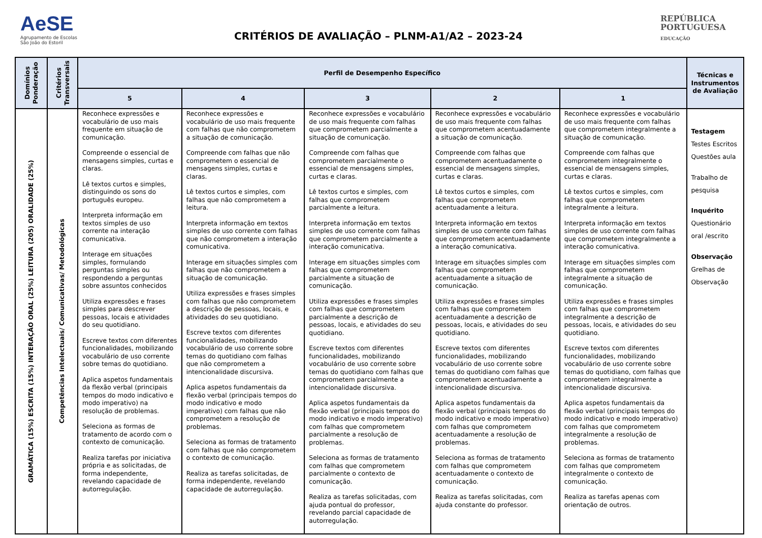AeSE
Agrupamento de Escolas
São João do Estoril
CRITÉRIOS DE AVALIAÇÃO – PLNM-A1/A2 – 2023-24
REPÚBLICA PORTUGUESA
EDUCAÇÃO
| Domínios Ponderação | Critérios Transversais | Perfil de Desempenho Específico | | | | | Técnicas e Instrumentos de Avaliação |
| --- | --- | --- | --- | --- | --- | --- | --- |
| | | 5 | 4 | 3 | 2 | 1 | |
| GRAMÁTICA (15%) ESCRITA (15%) INTERAÇÃO ORAL (25%) LEITURA (205) ORALIDADE (25%) | Competências Intelectuais/ Comunicativas/ Metodológicas | Reconhece expressões e vocabulário de uso mais frequente em situação de comunicação. Compreende o essencial de mensagens simples, curtas e claras. Lê textos curtos e simples, distinguindo os sons do português europeu. Interpreta informação em textos simples de uso corrente na interação comunicativa. Interage em situações simples, formulando perguntas simples ou respondendo a perguntas sobre assuntos conhecidos Utiliza expressões e frases simples para descrever pessoas, locais e atividades do seu quotidiano. Escreve textos com diferentes funcionalidades, mobilizando vocabulário de uso corrente sobre temas do quotidiano. Aplica aspetos fundamentais da flexão verbal (principais tempos do modo indicativo e modo imperativo) na resolução de problemas. Seleciona as formas de tratamento de acordo com o contexto de comunicação. Realiza tarefas por iniciativa própria e as solicitadas, de forma independente, revelando capacidade de autorregulação. | Reconhece expressões e vocabulário de uso mais frequente com falhas que não comprometem a situação de comunicação. Compreende com falhas que não comprometem o essencial de mensagens simples, curtas e claras. Lê textos curtos e simples, com falhas que não comprometem a leitura. Interpreta informação em textos simples de uso corrente com falhas que não comprometem a interação comunicativa. Interage em situações simples com falhas que não comprometem a situação de comunicação. Utiliza expressões e frases simples com falhas que não comprometem a descrição de pessoas, locais, e atividades do seu quotidiano. Escreve textos com diferentes funcionalidades, mobilizando vocabulário de uso corrente sobre temas do quotidiano com falhas que não comprometem a intencionalidade discursiva. Aplica aspetos fundamentais da flexão verbal (principais tempos do modo indicativo e modo imperativo) com falhas que não comprometem a resolução de problemas. Seleciona as formas de tratamento com falhas que não comprometem o contexto de comunicação. Realiza as tarefas solicitadas, de forma independente, revelando capacidade de autorregulação. | Reconhece expressões e vocabulário de uso mais frequente com falhas que comprometem parcialmente a situação de comunicação. Compreende com falhas que comprometem parcialmente o essencial de mensagens simples, curtas e claras. Lê textos curtos e simples, com falhas que comprometem parcialmente a leitura. Interpreta informação em textos simples de uso corrente com falhas que comprometem parcialmente a interação comunicativa. Interage em situações simples com falhas que comprometem parcialmente a situação de comunicação. Utiliza expressões e frases simples com falhas que comprometem parcialmente a descrição de pessoas, locais, e atividades do seu quotidiano. Escreve textos com diferentes funcionalidades, mobilizando vocabulário de uso corrente sobre temas do quotidiano com falhas que comprometem parcialmente a intencionalidade discursiva. Aplica aspetos fundamentais da flexão verbal (principais tempos do modo indicativo e modo imperativo) com falhas que comprometem parcialmente a resolução de problemas. Seleciona as formas de tratamento com falhas que comprometem parcialmente o contexto de comunicação. Realiza as tarefas solicitadas, com ajuda pontual do professor, revelando parcial capacidade de autorregulação. | Reconhece expressões e vocabulário de uso mais frequente com falhas que comprometem acentuadamente a situação de comunicação. Compreende com falhas que comprometem acentuadamente o essencial de mensagens simples, curtas e claras. Lê textos curtos e simples, com falhas que comprometem acentuadamente a leitura. Interpreta informação em textos simples de uso corrente com falhas que comprometem acentuadamente a interação comunicativa. Interage em situações simples com falhas que comprometem acentuadamente a situação de comunicação. Utiliza expressões e frases simples com falhas que comprometem acentuadamente a descrição de pessoas, locais, e atividades do seu quotidiano. Escreve textos com diferentes funcionalidades, mobilizando vocabulário de uso corrente sobre temas do quotidiano com falhas que comprometem acentuadamente a intencionalidade discursiva. Aplica aspetos fundamentais da flexão verbal (principais tempos do modo indicativo e modo imperativo) com falhas que comprometem acentuadamente a resolução de problemas. Seleciona as formas de tratamento com falhas que comprometem acentuadamente o contexto de comunicação. Realiza as tarefas solicitadas, com ajuda constante do professor. | Reconhece expressões e vocabulário de uso mais frequente com falhas que comprometem integralmente a situação de comunicação. Compreende com falhas que comprometem integralmente o essencial de mensagens simples, curtas e claras. Lê textos curtos e simples, com falhas que comprometem integralmente a leitura. Interpreta informação em textos simples de uso corrente com falhas que comprometem integralmente a interação comunicativa. Interage em situações simples com falhas que comprometem integralmente a situação de comunicação. Utiliza expressões e frases simples com falhas que comprometem integralmente a descrição de pessoas, locais, e atividades do seu quotidiano. Escreve textos com diferentes funcionalidades, mobilizando vocabulário de uso corrente sobre temas do quotidiano, com falhas que comprometem integralmente a intencionalidade discursiva. Aplica aspetos fundamentais da flexão verbal (principais tempos do modo indicativo e modo imperativo) com falhas que comprometem integralmente a resolução de problemas. Seleciona as formas de tratamento com falhas que comprometem integralmente o contexto de comunicação. Realiza as tarefas apenas com orientação de outros. | Testagem Testes Escritos Questões aula Trabalho de pesquisa Inquérito Questionário oral /escrito Observação Grelhas de Observação |